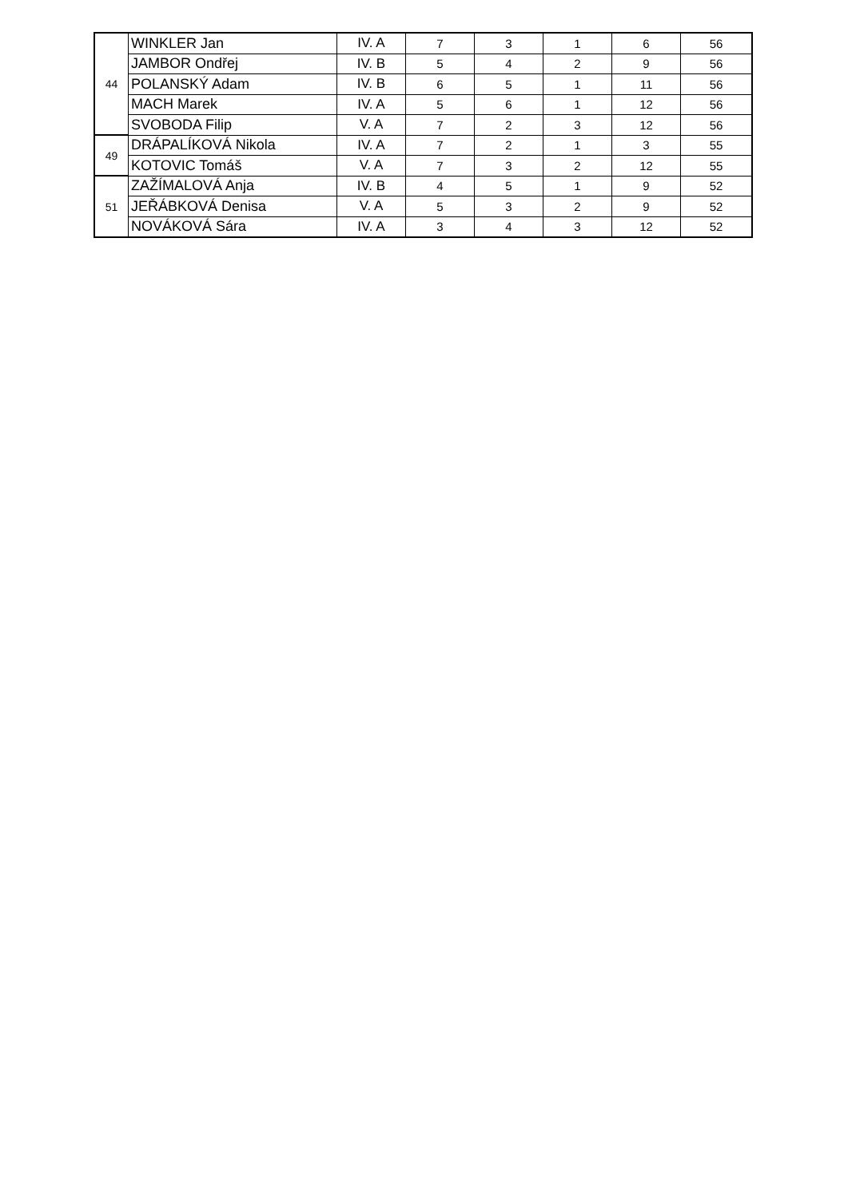| 44 | WINKLER Jan | IV. A | 7 | 3 | 1 | 6 | 56 |
| | JAMBOR Ondřej | IV. B | 5 | 4 | 2 | 9 | 56 |
| | POLANSKÝ Adam | IV. B | 6 | 5 | 1 | 11 | 56 |
| | MACH Marek | IV. A | 5 | 6 | 1 | 12 | 56 |
| | SVOBODA Filip | V. A | 7 | 2 | 3 | 12 | 56 |
| 49 | DRÁPALÍKOVÁ Nikola | IV. A | 7 | 2 | 1 | 3 | 55 |
| | KOTOVIC Tomáš | V. A | 7 | 3 | 2 | 12 | 55 |
| 51 | ZAŽÍMALOVÁ Anja | IV. B | 4 | 5 | 1 | 9 | 52 |
| | JEŘÁBKOVÁ Denisa | V. A | 5 | 3 | 2 | 9 | 52 |
| | NOVÁKOVÁ Sára | IV. A | 3 | 4 | 3 | 12 | 52 |